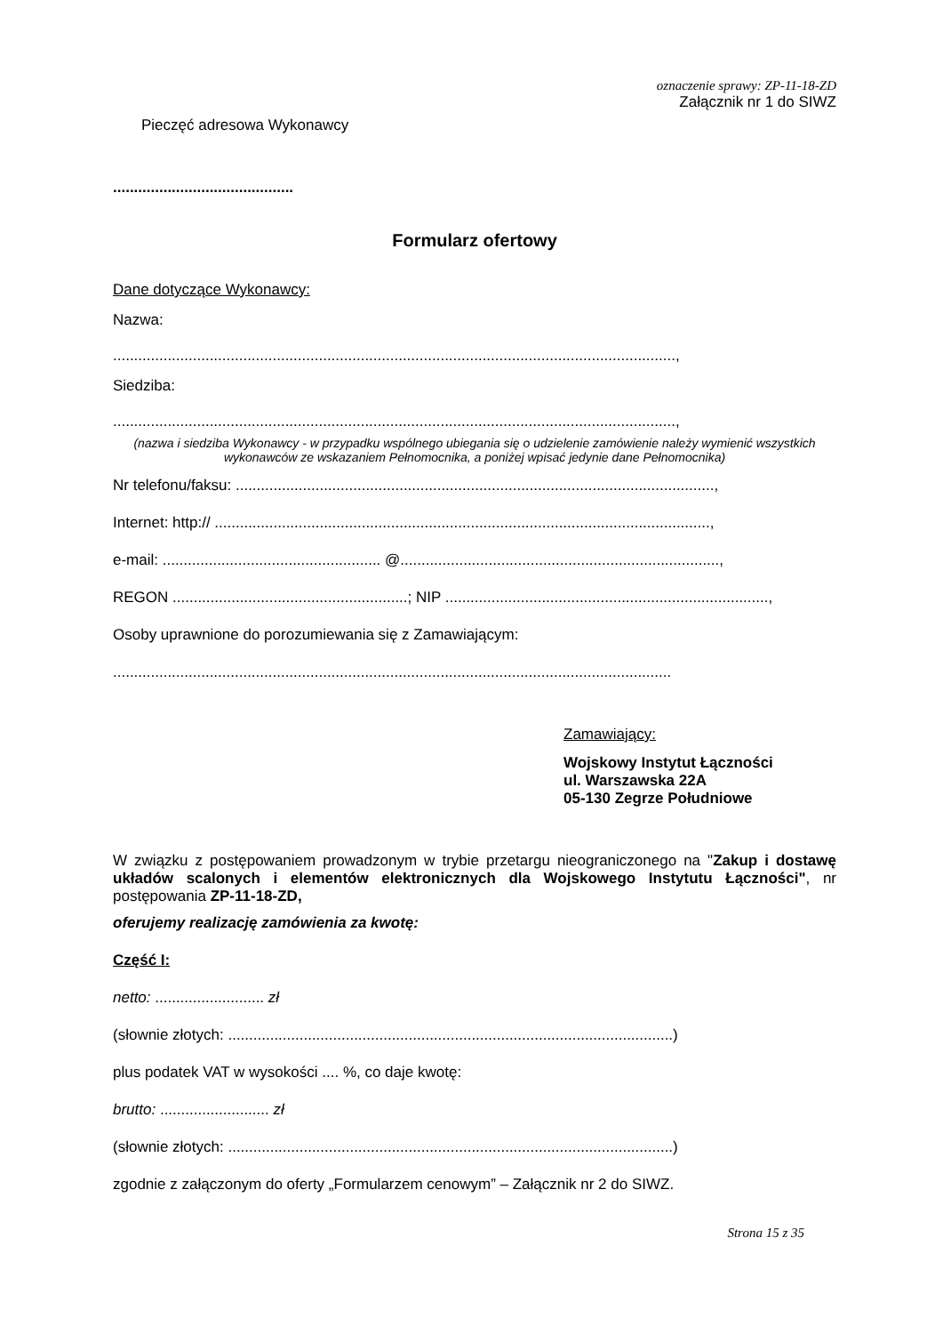oznaczenie sprawy: ZP-11-18-ZD
Załącznik nr 1 do SIWZ
Pieczęć adresowa Wykonawcy
...........................................
Formularz ofertowy
Dane dotyczące Wykonawcy:
Nazwa:
......................................................................................................................................,
Siedziba:
......................................................................................................................................,
(nazwa i siedziba Wykonawcy - w przypadku wspólnego ubiegania się o udzielenie zamówienie należy wymienić wszystkich wykonawców ze wskazaniem Pełnomocnika, a poniżej wpisać jedynie dane Pełnomocnika)
Nr telefonu/faksu: ..................................................................................................................,
Internet: http:// ......................................................................................................................,
e-mail: .................................................... @............................................................................,
REGON ........................................................; NIP .............................................................................,
Osoby uprawnione do porozumiewania się z Zamawiającym:
.....................................................................................................................................
Zamawiający:
Wojskowy Instytut Łączności
ul. Warszawska 22A
05-130 Zegrze Południowe
W związku z postępowaniem prowadzonym w trybie przetargu nieograniczonego na "Zakup i dostawę układów scalonych i elementów elektronicznych dla Wojskowego Instytutu Łączności", nr postępowania ZP-11-18-ZD,
oferujemy realizację zamówienia za kwotę:
Część I:
netto: .......................... zł
(słownie złotych: ..........................................................................................................)
plus podatek VAT w wysokości .... %, co daje kwotę:
brutto: .......................... zł
(słownie złotych: ..........................................................................................................)
zgodnie z załączonym do oferty „Formularzem cenowym” – Załącznik nr 2 do SIWZ.
Strona 15 z 35